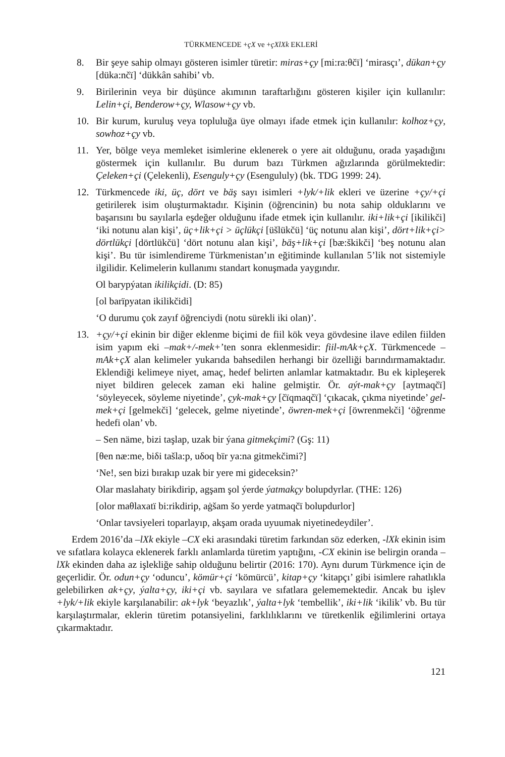TÜRKMENCEDE +çX ve +çXlXk EKLERİ
8. Bir şeye sahip olmayı gösteren isimler türetir: miras+çy [mi:ra:θčï] ‘mirasçı’, dükan+çy [düka:nčï] ‘dükkân sahibi’ vb.
9. Birilerinin veya bir düşünce akımının taraftarlığını gösteren kişiler için kullanılır: Lelin+çi, Benderow+çy, Wlasow+çy vb.
10. Bir kurum, kuruluş veya topluluğa üye olmayı ifade etmek için kullanılır: kolhoz+çy, sowhoz+çy vb.
11. Yer, bölge veya memleket isimlerine eklenerek o yere ait olduğunu, orada yaşadığını göstermek için kullanılır. Bu durum bazı Türkmen ağızlarında görülmektedir: Çeleken+çi (Çelekenli), Esenguly+çy (Esengululy) (bk. TDG 1999: 24).
12. Türkmencede iki, üç, dört ve bäş sayı isimleri +lyk/+lik ekleri ve üzerine +çy/+çi getirilerek isim oluşturmaktadır. Kişinin (öğrencinin) bu nota sahip olduklarını ve başarısını bu sayılarla eşdeğer olduğunu ifade etmek için kullanılır. iki+lik+çi [ikilikči] ‘iki notunu alan kişi’, üç+lik+çi > üçlükçi [üšlükčü] ‘üç notunu alan kişi’, dört+lik+çi> dörtlükçi [dörtlükčü] ‘dört notunu alan kişi’, bäş+lik+çi [bæ:škikči] ‘beş notunu alan kişi’. Bu tür isimlendireme Türkmenistan’ın eğitiminde kullanılan 5’lik not sistemiyle ilgilidir. Kelimelerin kullanımı standart konuşmada yaygındır.
Ol barypýatan ikilikçidi. (D: 85)
[ol barïpyatan ikilikčidi]
‘O durumu çok zayıf öğrenciydi (notu sürekli iki olan)’.
13. +çy/+çi ekinin bir diğer eklenme biçimi de fiil kök veya gövdesine ilave edilen fiilden isim yapım eki –mak+/-mek+’ten sonra eklenmesidir: fiil-mAk+çX. Türkmencede –mAk+çX alan kelimeler yukarıda bahsedilen herhangi bir özelliği barındırmamaktadır. Eklendiği kelimeye niyet, amaç, hedef belirten anlamlar katmaktadır. Bu ek kipleşerek niyet bildiren gelecek zaman eki haline gelmiştir. Ör. aýt-mak+çy [aytmaqčï] ‘söyleyecek, söyleme niyetinde’, çyk-mak+çy [čïqmaqčï] ‘çıkacak, çıkma niyetinde’ gel-mek+çi [gelmekči] ‘gelecek, gelme niyetinde’, öwren-mek+çi [öwrenmekči] ‘öğrenme hedefi olan’ vb.
– Sen näme, bizi taşlap, uzak bir ýana gitmekçimi? (Gş: 11)
[θen næ:me, biδi tašla:p, uδoq bïr ya:na gitmekčimi?]
‘Ne!, sen bizi bırakıp uzak bir yere mi gideceksin?’
Olar maslahaty birikdirip, agşam şol ýerde ýatmakçy bolupdyrlar. (THE: 126)
[olor maθlaxatï bi:rikdirip, aġšam šo yerde yatmaqčï bolupdurlor]
‘Onlar tavsiyeleri toparlayıp, akşam orada uyuumak niyetinedeydiler’.
Erdem 2016’da –lXk ekiyle –CX eki arasındaki türetim farkından söz ederken, -lXk ekinin isim ve sıfatlara kolayca eklenerek farklı anlamlarda türetim yaptığını, -CX ekinin ise belirgin oranda –lXk ekinden daha az işlekliğe sahip olduğunu belirtir (2016: 170). Aynı durum Türkmence için de geçerlidir. Ör. odun+çy ‘oduncu’, kömür+çi ‘kömürcü’, kitap+çy ‘kitapçı’ gibi isimlere rahatlıkla gelebilirken ak+çy, ýalta+çy, iki+çi vb. sayılara ve sıfatlara gelememektedir. Ancak bu işlev +lyk/+lik ekiyle karşılanabilir: ak+lyk ‘beyazlık’, ýalta+lyk ‘tembellik’, iki+lik ‘ikilik’ vb. Bu tür karşılaştırmalar, eklerin türetim potansiyelini, farklılıklarını ve türetkenlik eğilimlerini ortaya çıkarmaktadır.
121